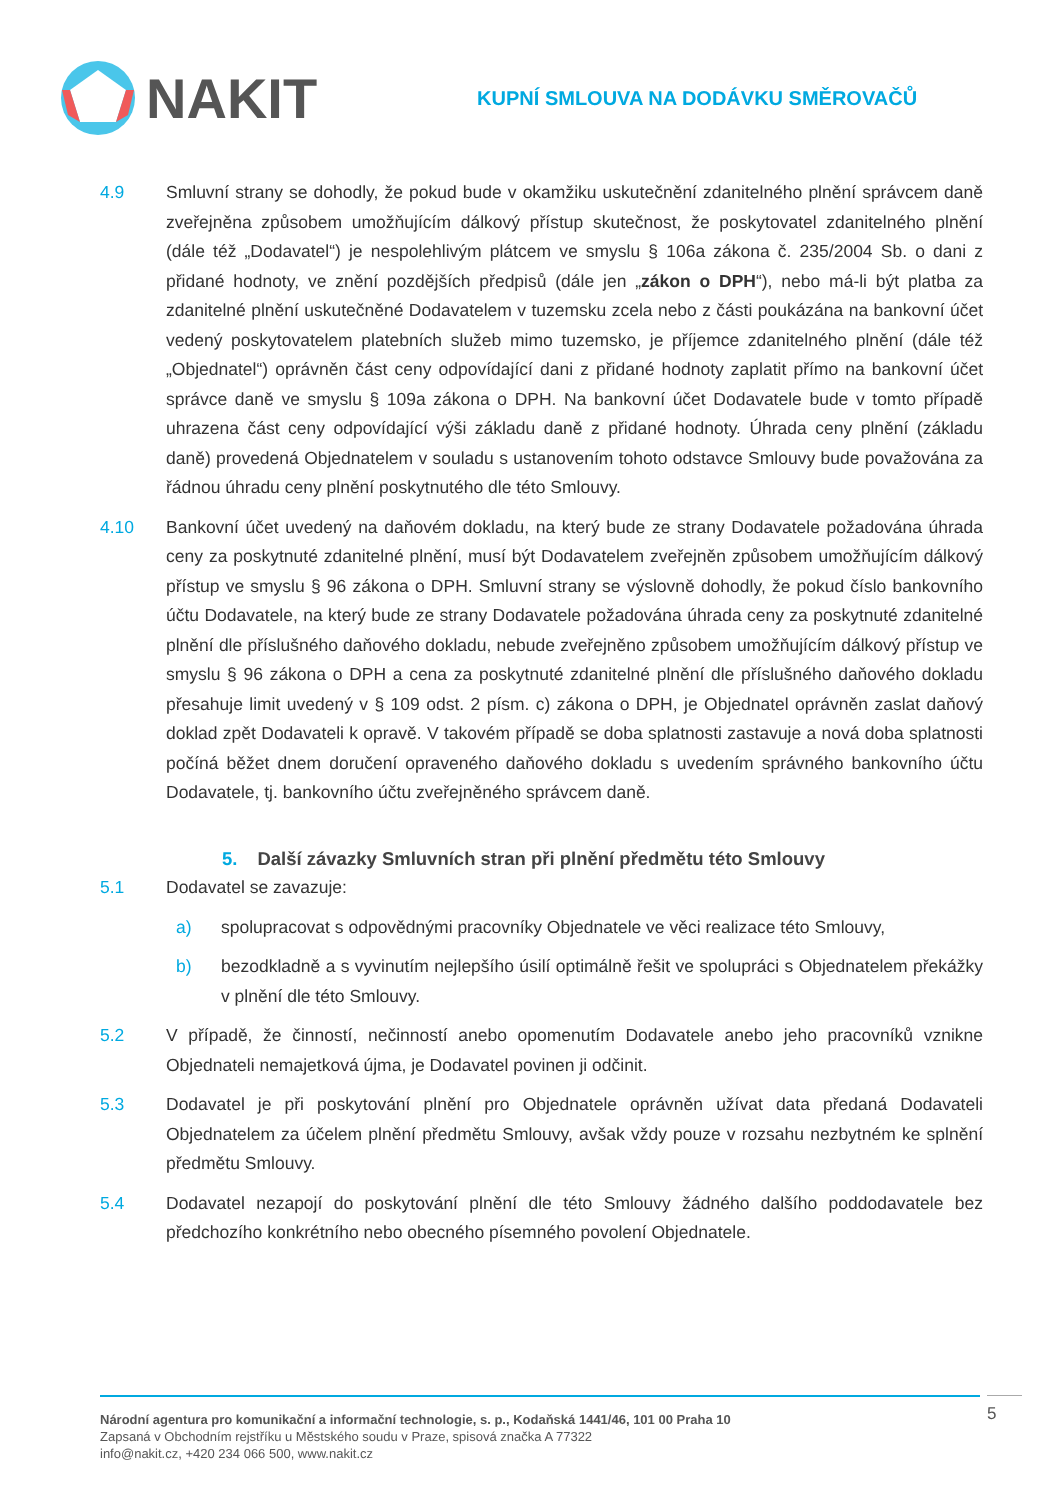NAKIT
KUPNÍ SMLOUVA NA DODÁVKU SMĚROVAČŮ
4.9 Smluvní strany se dohodly, že pokud bude v okamžiku uskutečnění zdanitelného plnění správcem daně zveřejněna způsobem umožňujícím dálkový přístup skutečnost, že poskytovatel zdanitelného plnění (dále též „Dodavatel“) je nespolehlivým plátcem ve smyslu § 106a zákona č. 235/2004 Sb. o dani z přidané hodnoty, ve znění pozdějších předpisů (dále jen „zákon o DPH“), nebo má-li být platba za zdanitelné plnění uskutečněné Dodavatelem v tuzemsku zcela nebo z části poukázána na bankovní účet vedený poskytovatelem platebních služeb mimo tuzemsko, je příjemce zdanitelného plnění (dále též „Objednatel“) oprávněn část ceny odpovídající dani z přidané hodnoty zaplatit přímo na bankovní účet správce daně ve smyslu § 109a zákona o DPH. Na bankovní účet Dodavatele bude v tomto případě uhrazena část ceny odpovídající výši základu daně z přidané hodnoty. Úhrada ceny plnění (základu daně) provedená Objednatelem v souladu s ustanovením tohoto odstavce Smlouvy bude považována za řádnou úhradu ceny plnění poskytnutého dle této Smlouvy.
4.10 Bankovní účet uvedený na daňovém dokladu, na který bude ze strany Dodavatele požadována úhrada ceny za poskytnuté zdanitelné plnění, musí být Dodavatelem zveřejněn způsobem umožňujícím dálkový přístup ve smyslu § 96 zákona o DPH. Smluvní strany se výslovně dohodly, že pokud číslo bankovního účtu Dodavatele, na který bude ze strany Dodavatele požadována úhrada ceny za poskytnuté zdanitelné plnění dle příslušného daňového dokladu, nebude zveřejněno způsobem umožňujícím dálkový přístup ve smyslu § 96 zákona o DPH a cena za poskytnuté zdanitelné plnění dle příslušného daňového dokladu přesahuje limit uvedený v § 109 odst. 2 písm. c) zákona o DPH, je Objednatel oprávněn zaslat daňový doklad zpět Dodavateli k opravě. V takovém případě se doba splatnosti zastavuje a nová doba splatnosti počíná běžet dnem doručení opraveného daňového dokladu s uvedením správného bankovního účtu Dodavatele, tj. bankovního účtu zveřejněného správcem daně.
5. Další závazky Smluvních stran při plnění předmětu této Smlouvy
5.1 Dodavatel se zavazuje:
a) spolupracovat s odpovědnými pracovníky Objednatele ve věci realizace této Smlouvy,
b) bezodkladně a s vyvinutím nejlepšího úsilí optimálně řešit ve spolupráci s Objednatelem překážky v plnění dle této Smlouvy.
5.2 V případě, že činností, nečinností anebo opomenutím Dodavatele anebo jeho pracovníků vznikne Objednateli nemajetková újma, je Dodavatel povinen ji odčinit.
5.3 Dodavatel je při poskytování plnění pro Objednatele oprávněn užívat data předaná Dodavateli Objednatelem za účelem plnění předmětu Smlouvy, avšak vždy pouze v rozsahu nezbytném ke splnění předmětu Smlouvy.
5.4 Dodavatel nezapojí do poskytování plnění dle této Smlouvy žádného dalšího poddodavatele bez předchozího konkrétního nebo obecného písemného povolení Objednatele.
Národní agentura pro komunikační a informační technologie, s. p., Kodaňská 1441/46, 101 00 Praha 10
Zapsaná v Obchodním rejstříku u Městského soudu v Praze, spisová značka A 77322
info@nakit.cz, +420 234 066 500, www.nakit.cz
5